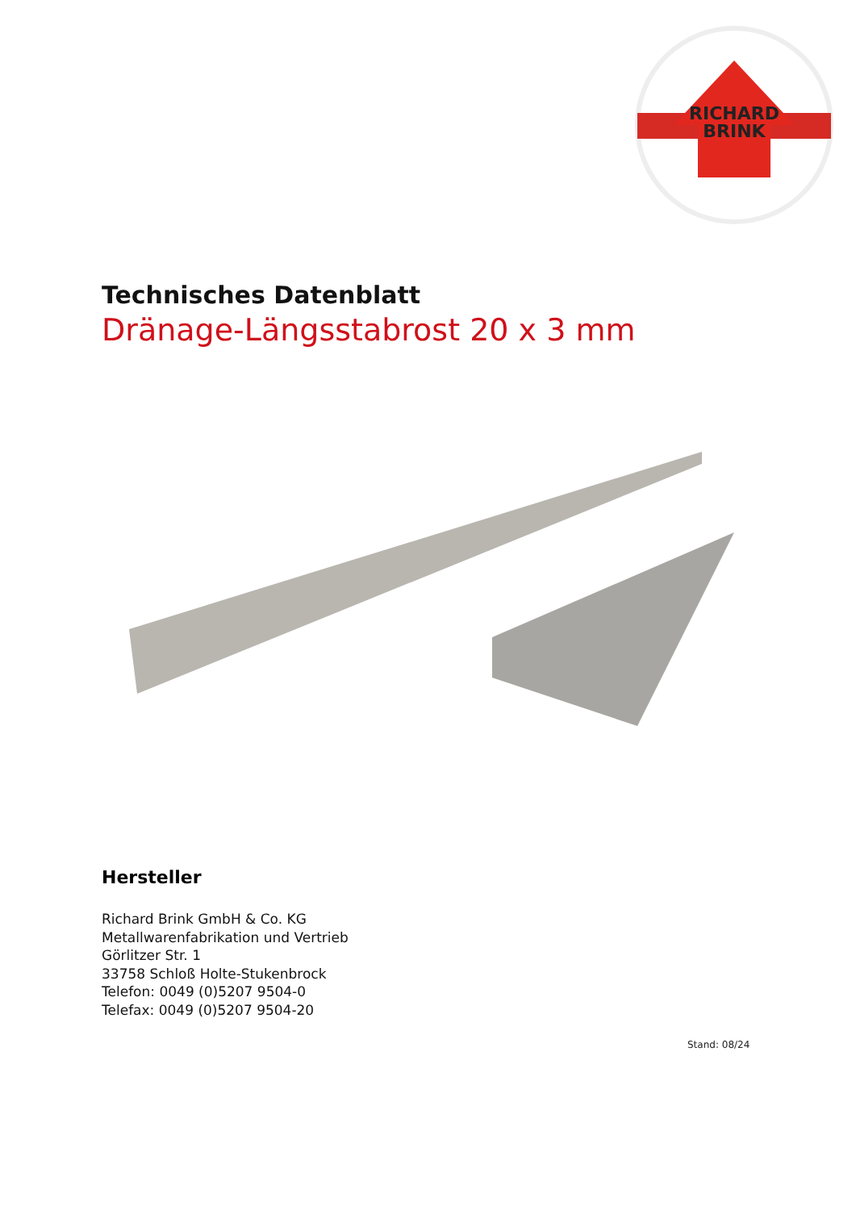RICHARD
BRINK
Technisches Datenblatt
Dränage-Längsstabrost 20 x 3 mm
Hersteller
Richard Brink GmbH & Co. KG
Metallwarenfabrikation und Vertrieb
Görlitzer Str. 1
33758 Schloß Holte-Stukenbrock
Telefon: 0049 (0)5207 9504-0
Telefax: 0049 (0)5207 9504-20
Stand: 08/24